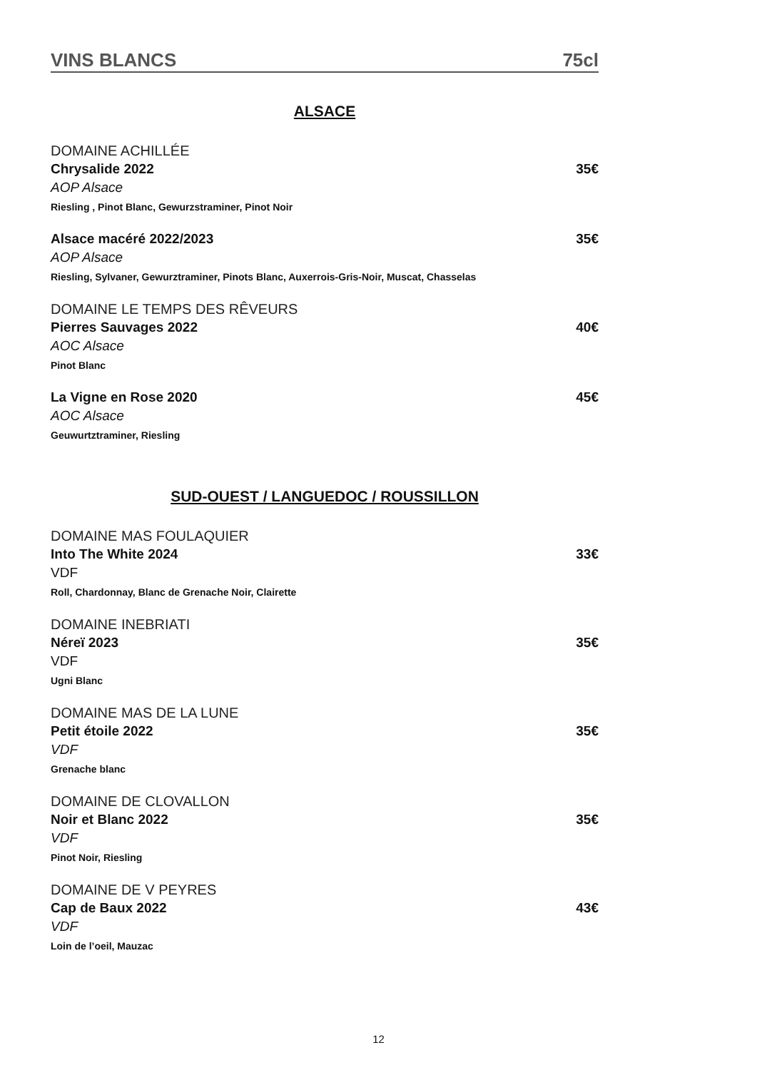VINS BLANCS 75cl
ALSACE
DOMAINE ACHILLÉE
Chrysalide 2022 35€
AOP Alsace
Riesling , Pinot Blanc, Gewurzstraminer, Pinot Noir
Alsace macéré 2022/2023 35€
AOP Alsace
Riesling, Sylvaner, Gewurztraminer, Pinots Blanc, Auxerrois-Gris-Noir, Muscat, Chasselas
DOMAINE LE TEMPS DES RÊVEURS
Pierres Sauvages 2022 40€
AOC Alsace
Pinot Blanc
La Vigne en Rose 2020 45€
AOC Alsace
Geuwurtztraminer, Riesling
SUD-OUEST / LANGUEDOC / ROUSSILLON
DOMAINE MAS FOULAQUIER
Into The White 2024 33€
VDF
Roll, Chardonnay, Blanc de Grenache Noir, Clairette
DOMAINE INEBRIATI
Néreï 2023 35€
VDF
Ugni Blanc
DOMAINE MAS DE LA LUNE
Petit étoile 2022 35€
VDF
Grenache blanc
DOMAINE DE CLOVALLON
Noir et Blanc 2022 35€
VDF
Pinot Noir, Riesling
DOMAINE DE V PEYRES
Cap de Baux 2022 43€
VDF
Loin de l’oeil, Mauzac
12